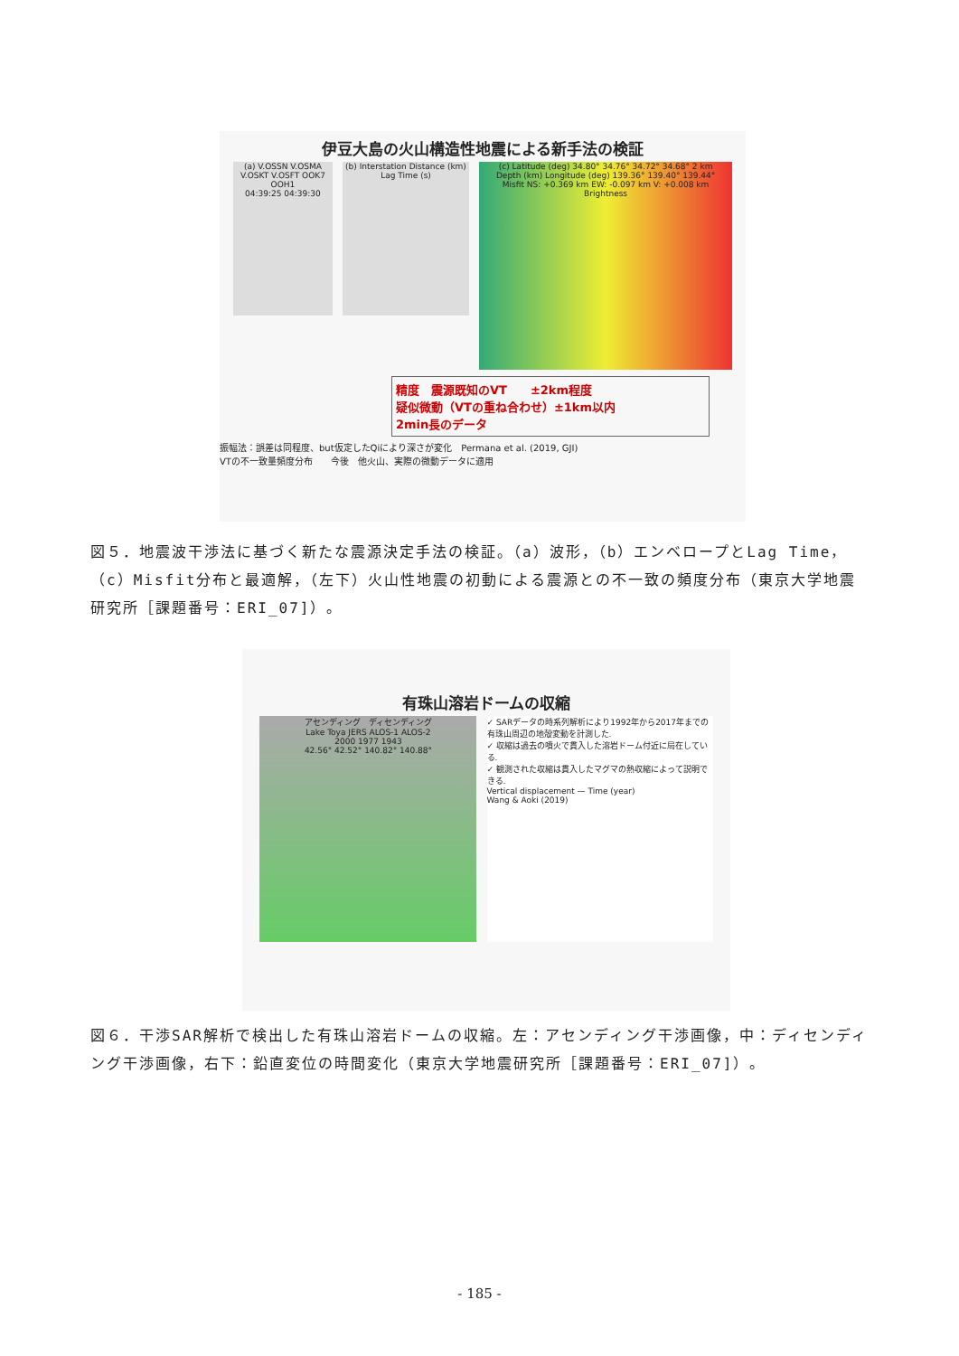伊豆大島の火山構造性地震による新手法の検証
(a) V.OSSN V.OSMA V.OSKT V.OSFT OOK7 OOH1
04:39:25 04:39:30
(b) Interstation Distance (km)
Lag Time (s)
(c) Latitude (deg) 34.80° 34.76° 34.72° 34.68° 2 km
Depth (km) Longitude (deg) 139.36° 139.40° 139.44°
Misfit NS: +0.369 km EW: -0.097 km V: +0.008 km
Brightness
精度　震源既知のVT　　±2km程度
疑似微動（VTの重ね合わせ）±1km以内
2min長のデータ
振幅法：誤差は同程度、but仮定したQiにより深さが変化　Permana et al. (2019, GJI)
VTの不一致量頻度分布　　今後　他火山、実際の微動データに適用
図５．地震波干渉法に基づく新たな震源決定手法の検証。（a）波形，（b）エンベロープとLag Time，（c）Misfit分布と最適解，（左下）火山性地震の初動による震源との不一致の頻度分布（東京大学地震研究所［課題番号：ERI_07]）。
有珠山溶岩ドームの収縮
アセンディング　ディセンディング
Lake Toya JERS ALOS-1 ALOS-2
2000 1977 1943
42.56° 42.52° 140.82° 140.88°
✓ SARデータの時系列解析により1992年から2017年までの有珠山周辺の地殻変動を計測した.
✓ 収縮は過去の噴火で貫入した溶岩ドーム付近に局在している.
✓ 観測された収縮は貫入したマグマの熱収縮によって説明できる.
Vertical displacement — Time (year)
Wang & Aoki (2019)
図６．干渉SAR解析で検出した有珠山溶岩ドームの収縮。左：アセンディング干渉画像，中：ディセンディング干渉画像，右下：鉛直変位の時間変化（東京大学地震研究所［課題番号：ERI_07]）。
- 185 -